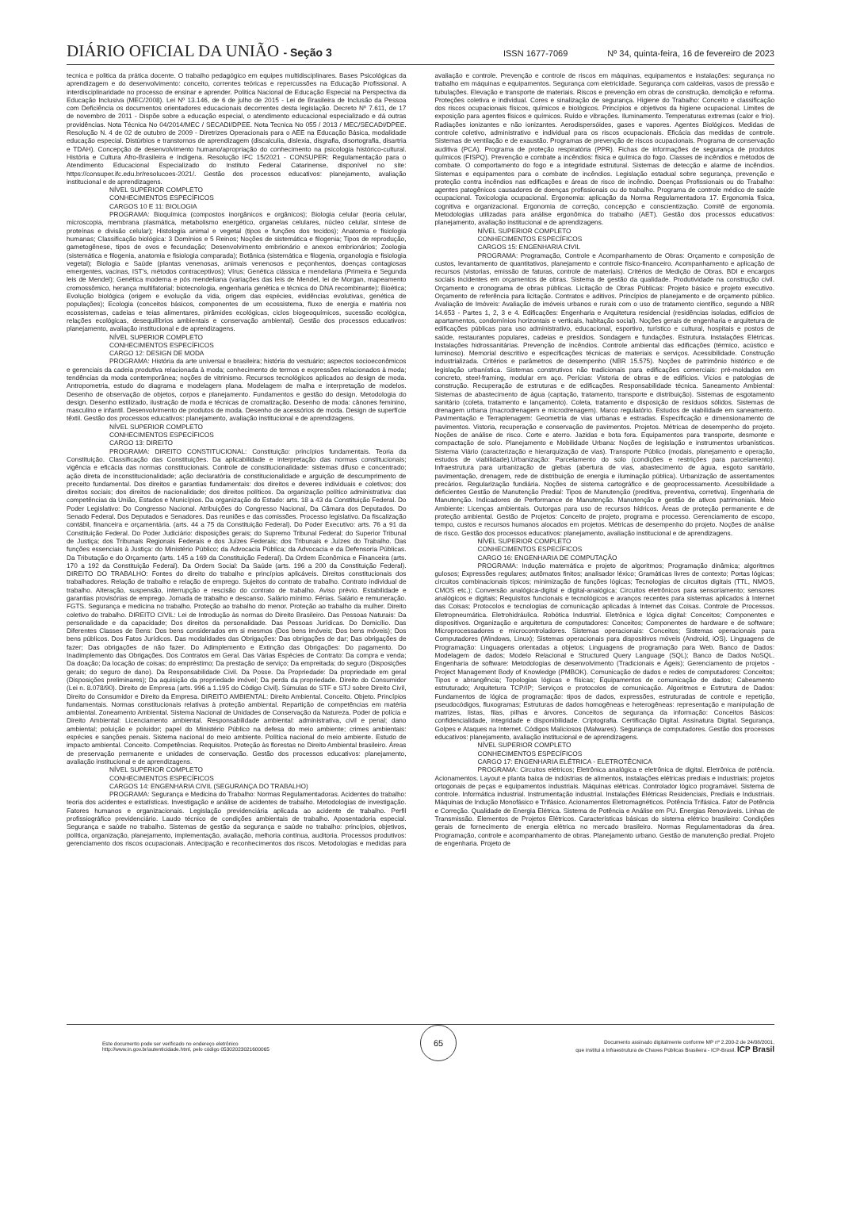DIÁRIO OFICIAL DA UNIÃO - Seção 3
ISSN 1677-7069 Nº 34, quinta-feira, 16 de fevereiro de 2023
tecnica e politica da prática docente. O trabalho pedagógico em equipes multidisciplinares. Bases Psicológicas da aprendizagem e do desenvolvimento: conceito, correntes teóricas e repercussões na Educação Profissional. A interdisciplinaridade no processo de ensinar e aprender. Politica Nacional de Educação Especial na Perspectiva da Educação Inclusiva (MEC/2008). Lei Nº 13.146, de 6 de julho de 2015 - Lei de Brasileira de Inclusão da Pessoa com Deficiência os documentos orientadores educacionais decorrentes desta legislação. Decreto Nº 7.611, de 17 de novembro de 2011 - Dispõe sobre a educação especial, o atendimento educacional especializado e dá outras providências. Nota Técnica No 04/2014/MEC / SECADI/DPEE. Nota Tecnica No 055 / 2013 / MEC/SECADI/DPEE. Resolução N. 4 de 02 de outubro de 2009 - Diretrizes Operacionais para o AEE na Educação Básica, modalidade educação especial. Distúrbios e transtornos de aprendizagem (discalculia, dislexia, disgrafia, disortografia, disartria e TDAH). Concepção de desenvolvimento humano/apropriação do conhecimento na psicologia histórico-cultural. História e Cultura Afro-Brasileira e Indigena. Resolução IFC 15/2021 - CONSUPER: Regulamentação para o Atendimento Educacional Especializado do Instituto Federal Catarinense, disponível no site: https://consuper.ifc.edu.br/resolucoes-2021/. Gestão dos processos educativos: planejamento, avaliação institucional e de aprendizagens.
NÍVEL SUPERIOR COMPLETO
CONHECIMENTOS ESPECÍFICOS
CARGOS 10 E 11: BIOLOGIA
PROGRAMA: Bioquímica (compostos inorgânicos e orgânicos); Biologia celular (teoria celular, microscopia, membrana plasmática, metabolismo energético, organelas celulares, núcleo celular, síntese de proteínas e divisão celular); Histologia animal e vegetal (tipos e funções dos tecidos); Anatomia e fisiologia humanas; Classificação biológica: 3 Domínios e 5 Reinos; Noções de sistemática e filogenia; Tipos de reprodução, gametogênese, tipos de ovos e fecundação; Desenvolvimento embrionário e anexos embrionários; Zoologia (sistemática e filogenia, anatomia e fisiologia comparada); Botânica (sistemática e filogenia, organologia e fisiologia vegetal); Biologia e Saúde (plantas venenosas, animais venenosos e peçonhentos, doenças contagiosas emergentes, vacinas, IST's, métodos contraceptivos); Vírus; Genética clássica e mendeliana (Primeira e Segunda leis de Mendel); Genética moderna e pós mendeliana (variações das leis de Mendel, lei de Morgan, mapeamento cromossômico, herança multifatorial; biotecnologia, engenharia genética e técnica do DNA recombinante); Bioética; Evolução biológica (origem e evolução da vida, origem das espécies, evidências evolutivas, genética de populações); Ecologia (conceitos básicos, componentes de um ecossistema, fluxo de energia e matéria nos ecossistemas, cadeias e teias alimentares, pirâmides ecológicas, ciclos biogeoquímicos, sucessão ecológica, relações ecológicas, desequilíbrios ambientais e conservação ambiental). Gestão dos processos educativos: planejamento, avaliação institucional e de aprendizagens.
NÍVEL SUPERIOR COMPLETO
CONHECIMENTOS ESPECÍFICOS
CARGO 12: DESIGN DE MODA
PROGRAMA: História da arte universal e brasileira; história do vestuário; aspectos socioeconômicos e gerenciais da cadeia produtiva relacionada à moda; conhecimento de termos e expressões relacionados à moda; tendências da moda contemporânea; noções de vitrinismo. Recursos tecnológicos aplicados ao design de moda. Antropometria, estudo do diagrama e modelagem plana. Modelagem de malha e interpretação de modelos. Desenho de observação de objetos, corpos e planejamento. Fundamentos e gestão do design. Metodologia do design. Desenho estilizado, ilustração de moda e técnicas de cromatização. Desenho de moda: cânones feminino, masculino e infantil. Desenvolvimento de produtos de moda. Desenho de acessórios de moda. Design de superfície têxtil. Gestão dos processos educativos: planejamento, avaliação institucional e de aprendizagens.
NÍVEL SUPERIOR COMPLETO
CONHECIMENTOS ESPECÍFICOS
CARGO 13: DIREITO
PROGRAMA: DIREITO CONSTITUCIONAL: Constituição: princípios fundamentais. Teoria da Constituição. Classificação das Constituições. Da aplicabilidade e interpretação das normas constitucionais; vigência e eficácia das normas constitucionais. Controle de constitucionalidade: sistemas difuso e concentrado; ação direta de inconstitucionalidade; ação declaratória de constitucionalidade e arguição de descumprimento de preceito fundamental. Dos direitos e garantias fundamentais: dos direitos e deveres individuais e coletivos; dos direitos sociais; dos direitos de nacionalidade; dos direitos políticos. Da organização político administrativa: das competências da União, Estados e Municípios. Da organização do Estado: arts. 18 a 43 da Constituição Federal. Do Poder Legislativo: Do Congresso Nacional. Atribuições do Congresso Nacional, Da Câmara dos Deputados. Do Senado Federal. Dos Deputados e Senadores. Das reuniões e das comissões. Processo legislativo. Da fiscalização contábil, financeira e orçamentária. (arts. 44 a 75 da Constituição Federal). Do Poder Executivo: arts. 76 a 91 da Constituição Federal. Do Poder Judiciário: disposições gerais; do Supremo Tribunal Federal; do Superior Tribunal de Justiça; dos Tribunais Regionais Federais e dos Juízes Federais; dos Tribunais e Juízes do Trabalho. Das funções essenciais à Justiça: do Ministério Público; da Advocacia Pública; da Advocacia e da Defensoria Públicas. Da Tributação e do Orçamento (arts. 145 a 169 da Constituição Federal). Da Ordem Econômica e Financeira (arts. 170 a 192 da Constituição Federal). Da Ordem Social: Da Saúde (arts. 196 a 200 da Constituição Federal). DIREITO DO TRABALHO: Fontes do direito do trabalho e princípios aplicáveis. Direitos constitucionais dos trabalhadores. Relação de trabalho e relação de emprego. Sujeitos do contrato de trabalho. Contrato individual de trabalho. Alteração, suspensão, interrupção e rescisão do contrato de trabalho. Aviso prévio. Estabilidade e garantias provisórias de emprego. Jornada de trabalho e descanso. Salário mínimo. Férias. Salário e remuneração. FGTS. Segurança e medicina no trabalho. Proteção ao trabalho do menor. Proteção ao trabalho da mulher. Direito coletivo do trabalho. DIREITO CIVIL: Lei de Introdução às normas do Direito Brasileiro. Das Pessoas Naturais: Da personalidade e da capacidade; Dos direitos da personalidade. Das Pessoas Jurídicas. Do Domicílio. Das Diferentes Classes de Bens: Dos bens considerados em si mesmos (Dos bens imóveis; Dos bens móveis); Dos bens públicos. Dos Fatos Jurídicos. Das modalidades das Obrigações: Das obrigações de dar; Das obrigações de fazer; Das obrigações de não fazer. Do Adimplemento e Extinção das Obrigações: Do pagamento. Do Inadimplemento das Obrigações. Dos Contratos em Geral. Das Várias Espécies de Contrato: Da compra e venda; Da doação; Da locação de coisas; do empréstimo; Da prestação de serviço; Da empreitada; do seguro (Disposições gerais; do seguro de dano). Da Responsabilidade Civil. Da Posse. Da Propriedade: Da propriedade em geral (Disposições preliminares); Da aquisição da propriedade imóvel; Da perda da propriedade. Direito do Consumidor (Lei n. 8.078/90). Direito de Empresa (arts. 996 a 1.195 do Código Civil). Súmulas do STF e STJ sobre Direito Civil, Direito do Consumidor e Direito da Empresa. DIREITO AMBIENTAL: Direito Ambiental. Conceito. Objeto. Princípios fundamentais. Normas constitucionais relativas à proteção ambiental. Repartição de competências em matéria ambiental. Zoneamento Ambiental. Sistema Nacional de Unidades de Conservação da Natureza. Poder de polícia e Direito Ambiental: Licenciamento ambiental. Responsabilidade ambiental: administrativa, civil e penal; dano ambiental; poluição e poluidor; papel do Ministério Público na defesa do meio ambiente; crimes ambientais: espécies e sanções penais. Sistema nacional do meio ambiente. Política nacional do meio ambiente. Estudo de impacto ambiental. Conceito. Competências. Requisitos. Proteção às florestas no Direito Ambiental brasileiro. Áreas de preservação permanente e unidades de conservação. Gestão dos processos educativos: planejamento, avaliação institucional e de aprendizagens.
NÍVEL SUPERIOR COMPLETO
CONHECIMENTOS ESPECÍFICOS
CARGOS 14: ENGENHARIA CIVIL (SEGURANÇA DO TRABALHO)
PROGRAMA: Segurança e Medicina do Trabalho: Normas Regulamentadoras. Acidentes do trabalho: teoria dos acidentes e estatísticas. Investigação e análise de acidentes de trabalho. Metodologias de investigação. Fatores humanos e organizacionais. Legislação previdenciária aplicada ao acidente de trabalho. Perfil profissiográfico previdenciário. Laudo técnico de condições ambientais de trabalho. Aposentadoria especial. Segurança e saúde no trabalho. Sistemas de gestão da segurança e saúde no trabalho: princípios, objetivos, política, organização, planejamento, implementação, avaliação, melhoria contínua, auditoria. Processos produtivos: gerenciamento dos riscos ocupacionais. Antecipação e reconhecimentos dos riscos. Metodologias e medidas para avaliação e controle. Prevenção e controle de riscos em máquinas, equipamentos e instalações: segurança no trabalho em máquinas e equipamentos. Segurança com eletricidade. Segurança com caldeiras, vasos de pressão e tubulações. Elevação e transporte de materiais. Riscos e prevenção em obras de construção, demolição e reforma. Proteções coletiva e individual. Cores e sinalização de segurança. Higiene do Trabalho: Conceito e classificação dos riscos ocupacionais físicos, químicos e biológicos. Princípios e objetivos da higiene ocupacional. Limites de exposição para agentes físicos e químicos. Ruído e vibrações. Iluminamento. Temperaturas extremas (calor e frio). Radiações ionizantes e não ionizantes. Aerodispersóides, gases e vapores. Agentes Biológicos. Medidas de controle coletivo, administrativo e individual para os riscos ocupacionais. Eficácia das medidas de controle. Sistemas de ventilação e de exaustão. Programas de prevenção de riscos ocupacionais. Programa de conservação auditiva (PCA). Programa de proteção respiratória (PPR). Fichas de informações de segurança de produtos químicos (FISPQ). Prevenção e combate a incêndios: física e química do fogo. Classes de incêndios e métodos de combate. O comportamento do fogo e a integridade estrutural. Sistemas de detecção e alarme de incêndios. Sistemas e equipamentos para o combate de incêndios. Legislação estadual sobre segurança, prevenção e proteção contra incêndios nas edificações e áreas de risco de incêndio. Doenças Profissionais ou do Trabalho: agentes patogênicos causadores de doenças profissionais ou do trabalho. Programa de controle médico de saúde ocupacional. Toxicologia ocupacional. Ergonomia: aplicação da Norma Regulamentadora 17. Ergonomia física, cognitiva e organizacional. Ergonomia de correção, concepção e conscientização. Comitê de ergonomia. Metodologias utilizadas para análise ergonômica do trabalho (AET). Gestão dos processos educativos: planejamento, avaliação institucional e de aprendizagens.
NÍVEL SUPERIOR COMPLETO
CONHECIMENTOS ESPECÍFICOS
CARGOS 15: ENGENHARIA CIVIL
PROGRAMA: Programação, Controle e Acompanhamento de Obras: Orçamento e composição de custos, levantamento de quantitativos, planejamento e controle físico-financeiro. Acompanhamento e aplicação de recursos (vistorias, emissão de faturas, controle de materiais). Critérios de Medição de Obras. BDI e encargos sociais incidentes em orçamentos de obras. Sistema de gestão da qualidade. Produtividade na construção civil. Orçamento e cronograma de obras públicas. Licitação de Obras Públicas: Projeto básico e projeto executivo. Orçamento de referência para licitação. Contratos e aditivos. Princípios de planejamento e de orçamento público. Avaliação de Imóveis: Avaliação de imóveis urbanos e rurais com o uso de tratamento científico, segundo a NBR 14.653 - Partes 1, 2, 3 e 4. Edificações: Engenharia e Arquitetura residencial (residências isoladas, edifícios de apartamentos, condomínios horizontais e verticais, habitação social). Noções gerais de engenharia e arquitetura de edificações públicas para uso administrativo, educacional, esportivo, turístico e cultural, hospitais e postos de saúde, restaurantes populares, cadeias e presídios. Sondagem e fundações. Estrutura. Instalações Elétricas. Instalações hidrossanitárias. Prevenção de incêndios. Controle ambiental das edificações (térmico, acústico e luminoso). Memorial descritivo e especificações técnicas de materiais e serviços. Acessibilidade. Construção industrializada. Critérios e parâmetros de desempenho (NBR 15.575). Noções de patrimônio histórico e de legislação urbanística. Sistemas construtivos não tradicionais para edificações comerciais: pré-moldados em concreto, steel-framing, modular em aço. Perícias: Vistoria de obras e de edifícios. Vícios e patologias de construção. Recuperação de estruturas e de edificações. Responsabilidade técnica. Saneamento Ambiental: Sistemas de abastecimento de água (captação, tratamento, transporte e distribuição). Sistemas de esgotamento sanitário (coleta, tratamento e lançamento). Coleta, tratamento e disposição de resíduos sólidos. Sistemas de drenagem urbana (macrodrenagem e microdrenagem). Marco regulatório. Estudos de viabilidade em saneamento. Pavimentação e Terraplenagem: Geometria de vias urbanas e estradas. Especificação e dimensionamento de pavimentos. Vistoria, recuperação e conservação de pavimentos. Projetos. Métricas de desempenho do projeto. Noções de análise de risco. Corte e aterro. Jazidas e bota fora. Equipamentos para transporte, desmonte e compactação de solo. Planejamento e Mobilidade Urbana: Noções de legislação e instrumentos urbanísticos. Sistema Viário (caracterização e hierarquização de vias). Transporte Público (modais, planejamento e operação, estudos de viabilidade).Urbanização: Parcelamento do solo (condições e restrições para parcelamento). Infraestrutura para urbanização de glebas (abertura de vias, abastecimento de água, esgoto sanitário, pavimentação, drenagem, rede de distribuição de energia e iluminação pública). Urbanização de assentamentos precários. Regularização fundiária. Noções de sistema cartográfico e de geoprocessamento. Acessibilidade a deficientes Gestão de Manutenção Predial: Tipos de Manutenção (preditiva, preventiva, corretiva). Engenharia de Manutenção. Indicadores de Performance de Manutenção. Manutenção e gestão de ativos patrimoniais. Meio Ambiente: Licenças ambientais. Outorgas para uso de recursos hídricos. Áreas de proteção permanente e de proteção ambiental. Gestão de Projetos: Conceito de projeto, programa e processo. Gerenciamento de escopo, tempo, custos e recursos humanos alocados em projetos. Métricas de desempenho do projeto. Noções de análise de risco. Gestão dos processos educativos: planejamento, avaliação institucional e de aprendizagens.
NÍVEL SUPERIOR COMPLETO
CONHECIMENTOS ESPECÍFICOS
CARGO 16: ENGENHARIA DE COMPUTAÇÃO
PROGRAMA: Indução matemática e projeto de algoritmos; Programação dinâmica; algoritmos gulosos; Expressões regulares; autômatos finitos; analisador léxico; Gramáticas livres de contexto; Portas lógicas; circuitos combinacionais típicos; minimização de funções lógicas; Tecnologias de circuitos digitais (TTL, NMOS, CMOS etc.); Conversão analógica-digital e digital-analógica; Circuitos eletrônicos para sensoriamento; sensores analógicos e digitais; Requisitos funcionais e tecnológicos e avanços recentes para sistemas aplicados à Internet das Coisas; Protocolos e tecnologias de comunicação aplicadas à Internet das Coisas. Controle de Processos. Eletropneumática. Eletrohidráulica. Robótica Industrial. Eletrônica e lógica digital: Conceitos; Componentes e dispositivos. Organização e arquitetura de computadores: Conceitos; Componentes de hardware e de software; Microprocessadores e microcontroladores. Sistemas operacionais: Conceitos; Sistemas operacionais para Computadores (Windows, Linux); Sistemas operacionais para dispositivos móveis (Android, iOS). Linguagens de Programação: Linguagens orientadas a objetos; Linguagens de programação para Web. Banco de Dados: Modelagem de dados; Modelo Relacional e Structured Query Language (SQL); Banco de Dados NoSQL. Engenharia de software: Metodologias de desenvolvimento (Tradicionais e Ágeis); Gerenciamento de projetos - Project Management Body of Knowledge (PMBOK). Comunicação de dados e redes de computadores: Conceitos; Tipos e abrangência; Topologias lógicas e físicas; Equipamentos de comunicação de dados; Cabeamento estruturado; Arquitetura TCP/IP; Serviços e protocolos de comunicação. Algoritmos e Estrutura de Dados: Fundamentos de lógica de programação: tipos de dados, expressões, estruturadas de controle e repetição, pseudocódigos, fluxogramas; Estruturas de dados homogêneas e heterogêneas: representação e manipulação de matrizes, listas, filas, pilhas e árvores. Conceitos de segurança da informação: Conceitos Básicos: confidencialidade, integridade e disponibilidade. Criptografia. Certificação Digital. Assinatura Digital. Segurança, Golpes e Ataques na Internet. Códigos Maliciosos (Malwares). Segurança de computadores. Gestão dos processos educativos: planejamento, avaliação institucional e de aprendizagens.
NÍVEL SUPERIOR COMPLETO
CONHECIMENTOS ESPECÍFICOS
CARGO 17: ENGENHARIA ELÉTRICA - ELETROTÉCNICA
PROGRAMA: Circuitos elétricos; Eletrônica analógica e eletrônica de digital. Eletrônica de potência. Acionamentos. Layout e planta baixa de indústrias de alimentos, instalações elétricas prediais e industriais; projetos ortogonais de peças e equipamentos industriais. Máquinas elétricas. Controlador lógico programável. Sistema de controle. Informática industrial. Instrumentação industrial. Instalações Elétricas Residenciais, Prediais e Industriais. Máquinas de Indução Monofásico e Trifásico. Acionamentos Eletromagnéticos. Potência Trifásica. Fator de Potência e Correção. Qualidade de Energia Elétrica. Sistema de Potência e Análise em PU. Energias Renováveis. Linhas de Transmissão. Elementos de Projetos Elétricos. Características básicas do sistema elétrico brasileiro: Condições gerais de fornecimento de energia elétrica no mercado brasileiro. Normas Regulamentadoras da área. Programação, controle e acompanhamento de obras. Planejamento urbano. Gestão de manutenção predial. Projeto de engenharia. Projeto de
Este documento pode ser verificado no endereço eletrônico
http://www.in.gov.br/autenticidade.html, pelo código 05302023021600065
65
Documento assinado digitalmente conforme MP nº 2.200-2 de 24/08/2001,
que institui a Infraestrutura de Chaves Públicas Brasileira - ICP-Brasil. ICP Brasil